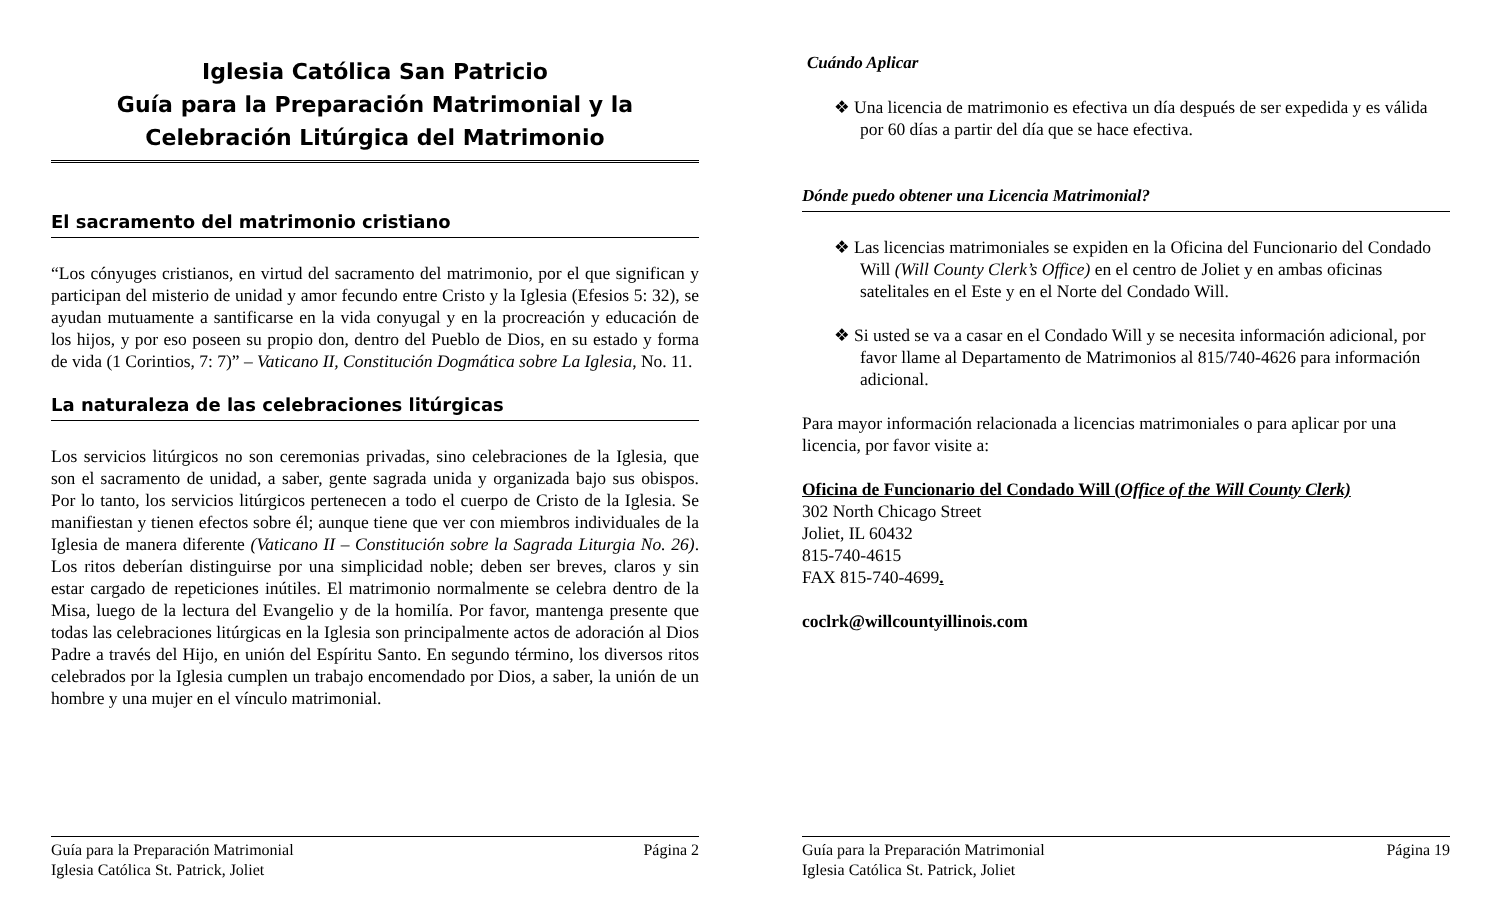Iglesia Católica San Patricio
Guía para la Preparación Matrimonial y la Celebración Litúrgica del Matrimonio
El sacramento del matrimonio cristiano
“Los cónyuges cristianos, en virtud del sacramento del matrimonio, por el que significan y participan del misterio de unidad y amor fecundo entre Cristo y la Iglesia (Efesios 5: 32), se ayudan mutuamente a santificarse en la vida conyugal y en la procreación y educación de los hijos, y por eso poseen su propio don, dentro del Pueblo de Dios, en su estado y forma de vida (1 Corintios, 7: 7)” – Vaticano II, Constitución Dogmática sobre La Iglesia, No. 11.
La naturaleza de las celebraciones litúrgicas
Los servicios litúrgicos no son ceremonias privadas, sino celebraciones de la Iglesia, que son el sacramento de unidad, a saber, gente sagrada unida y organizada bajo sus obispos. Por lo tanto, los servicios litúrgicos pertenecen a todo el cuerpo de Cristo de la Iglesia. Se manifiestan y tienen efectos sobre él; aunque tiene que ver con miembros individuales de la Iglesia de manera diferente (Vaticano II – Constitución sobre la Sagrada Liturgia No. 26). Los ritos deberían distinguirse por una simplicidad noble; deben ser breves, claros y sin estar cargado de repeticiones inútiles. El matrimonio normalmente se celebra dentro de la Misa, luego de la lectura del Evangelio y de la homilía. Por favor, mantenga presente que todas las celebraciones litúrgicas en la Iglesia son principalmente actos de adoración al Dios Padre a través del Hijo, en unión del Espíritu Santo. En segundo término, los diversos ritos celebrados por la Iglesia cumplen un trabajo encomendado por Dios, a saber, la unión de un hombre y una mujer en el vínculo matrimonial.
Guía para la Preparación Matrimonial
Iglesia Católica St. Patrick, Joliet
Página 2
Cuándo Aplicar
❖ Una licencia de matrimonio es efectiva un día después de ser expedida y es válida por 60 días a partir del día que se hace efectiva.
Dónde puedo obtener una Licencia Matrimonial?
❖ Las licencias matrimoniales se expiden en la Oficina del Funcionario del Condado Will (Will County Clerk’s Office) en el centro de Joliet y en ambas oficinas satelitales en el Este y en el Norte del Condado Will.
❖ Si usted se va a casar en el Condado Will y se necesita información adicional, por favor llame al Departamento de Matrimonios al 815/740-4626 para información adicional.
Para mayor información relacionada a licencias matrimoniales o para aplicar por una licencia, por favor visite a:
Oficina de Funcionario del Condado Will (Office of the Will County Clerk)
302 North Chicago Street
Joliet, IL 60432
815-740-4615
FAX 815-740-4699.
coclrk@willcountyillinois.com
Guía para la Preparación Matrimonial
Iglesia Católica St. Patrick, Joliet
Página 19